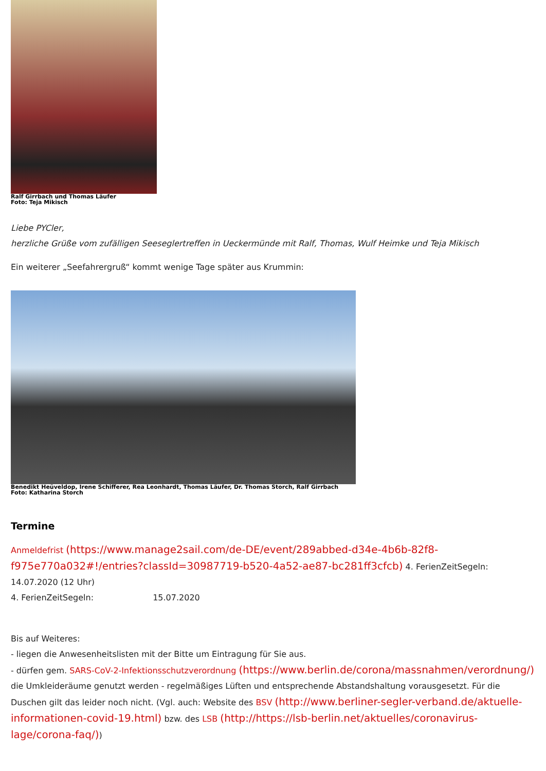Ralf Girrbach und Thomas Läufer
Foto: Teja Mikisch
Liebe PYCler,
herzliche Grüße vom zufälligen Seeseglertreffen in Ueckermünde mit Ralf, Thomas, Wulf Heimke und Teja Mikisch
Ein weiterer „Seefahrergruß“ kommt wenige Tage später aus Krummin:
Benedikt Heüveldop, Irene Schifferer, Rea Leonhardt, Thomas Läufer, Dr. Thomas Storch, Ralf Girrbach
Foto: Katharina Storch
Termine
Anmeldefrist (https://www.manage2sail.com/de-DE/event/289abbed-d34e-4b6b-82f8-f975e770a032#!/entries?classId=30987719-b520-4a52-ae87-bc281ff3cfcb) 4. FerienZeitSegeln: 14.07.2020 (12 Uhr)
4. FerienZeitSegeln: 15.07.2020
Bis auf Weiteres:
- liegen die Anwesenheitslisten mit der Bitte um Eintragung für Sie aus.
- dürfen gem. SARS-CoV-2-Infektionsschutzverordnung (https://www.berlin.de/corona/massnahmen/verordnung/) die Umkleideräume genutzt werden - regelmäßiges Lüften und entsprechende Abstandshaltung vorausgesetzt. Für die Duschen gilt das leider noch nicht. (Vgl. auch: Website des BSV (http://www.berliner-segler-verband.de/aktuelle-informationen-covid-19.html) bzw. des LSB (http://https://lsb-berlin.net/aktuelles/coronavirus-lage/corona-faq/))